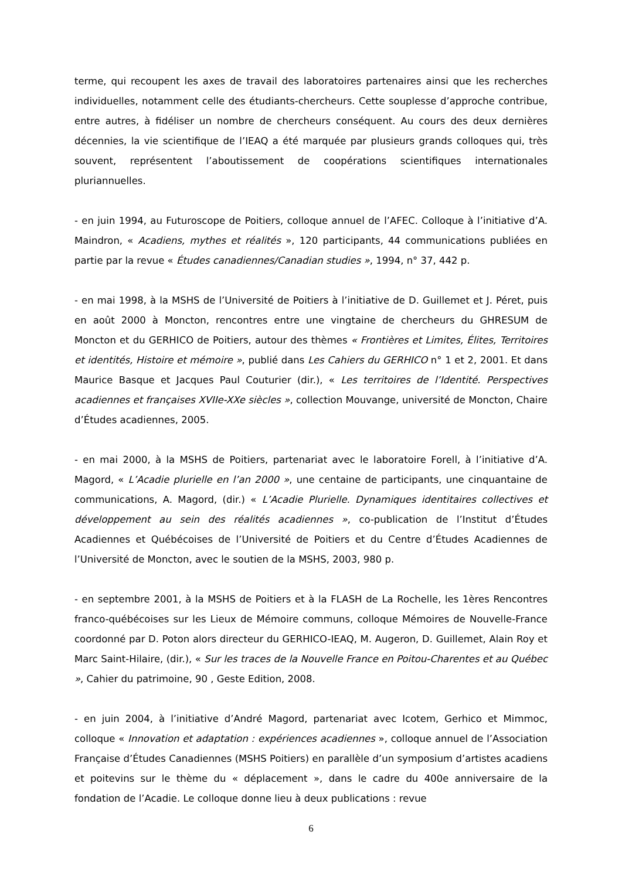terme, qui recoupent les axes de travail des laboratoires partenaires ainsi que les recherches individuelles, notamment celle des étudiants-chercheurs. Cette souplesse d’approche contribue, entre autres, à fidéliser un nombre de chercheurs conséquent. Au cours des deux dernières décennies, la vie scientifique de l’IEAQ a été marquée par plusieurs grands colloques qui, très souvent, représentent l’aboutissement de coopérations scientifiques internationales pluriannuelles.
- en juin 1994, au Futuroscope de Poitiers, colloque annuel de l’AFEC. Colloque à l’initiative d’A. Maindron, « Acadiens, mythes et réalités », 120 participants, 44 communications publiées en partie par la revue « Études canadiennes/Canadian studies », 1994, n° 37, 442 p.
- en mai 1998, à la MSHS de l’Université de Poitiers à l’initiative de D. Guillemet et J. Péret, puis en août 2000 à Moncton, rencontres entre une vingtaine de chercheurs du GHRESUM de Moncton et du GERHICO de Poitiers, autour des thèmes « Frontières et Limites, Élites, Territoires et identités, Histoire et mémoire », publié dans Les Cahiers du GERHICO n° 1 et 2, 2001. Et dans Maurice Basque et Jacques Paul Couturier (dir.), « Les territoires de l’Identité. Perspectives acadiennes et françaises XVIIe-XXe siècles », collection Mouvange, université de Moncton, Chaire d’Études acadiennes, 2005.
- en mai 2000, à la MSHS de Poitiers, partenariat avec le laboratoire Forell, à l’initiative d’A. Magord, « L’Acadie plurielle en l’an 2000 », une centaine de participants, une cinquantaine de communications, A. Magord, (dir.) « L’Acadie Plurielle. Dynamiques identitaires collectives et développement au sein des réalités acadiennes », co-publication de l’Institut d’Études Acadiennes et Québécoises de l’Université de Poitiers et du Centre d’Études Acadiennes de l’Université de Moncton, avec le soutien de la MSHS, 2003, 980 p.
- en septembre 2001, à la MSHS de Poitiers et à la FLASH de La Rochelle, les 1ères Rencontres franco-québécoises sur les Lieux de Mémoire communs, colloque Mémoires de Nouvelle-France coordonné par D. Poton alors directeur du GERHICO-IEAQ, M. Augeron, D. Guillemet, Alain Roy et Marc Saint-Hilaire, (dir.), « Sur les traces de la Nouvelle France en Poitou-Charentes et au Québec », Cahier du patrimoine, 90 , Geste Edition, 2008.
- en juin 2004, à l’initiative d’André Magord, partenariat avec Icotem, Gerhico et Mimmoc, colloque « Innovation et adaptation : expériences acadiennes », colloque annuel de l’Association Française d’Études Canadiennes (MSHS Poitiers) en parallèle d’un symposium d’artistes acadiens et poitevins sur le thème du « déplacement », dans le cadre du 400e anniversaire de la fondation de l’Acadie. Le colloque donne lieu à deux publications : revue
6